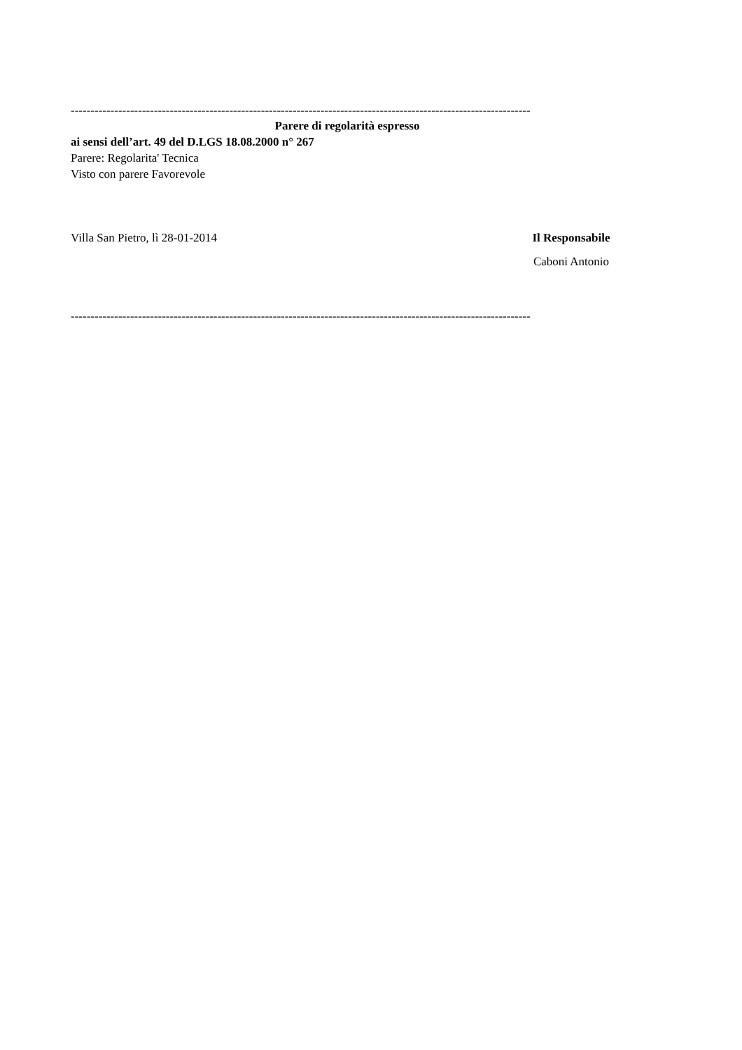--------------------------------------------------------------------------------------------------------------------
Parere di regolarità espresso
ai sensi dell’art. 49 del D.LGS 18.08.2000 n° 267
Parere: Regolarita' Tecnica
Visto con parere Favorevole
Villa San Pietro, lì 28-01-2014
Il Responsabile
Caboni Antonio
--------------------------------------------------------------------------------------------------------------------